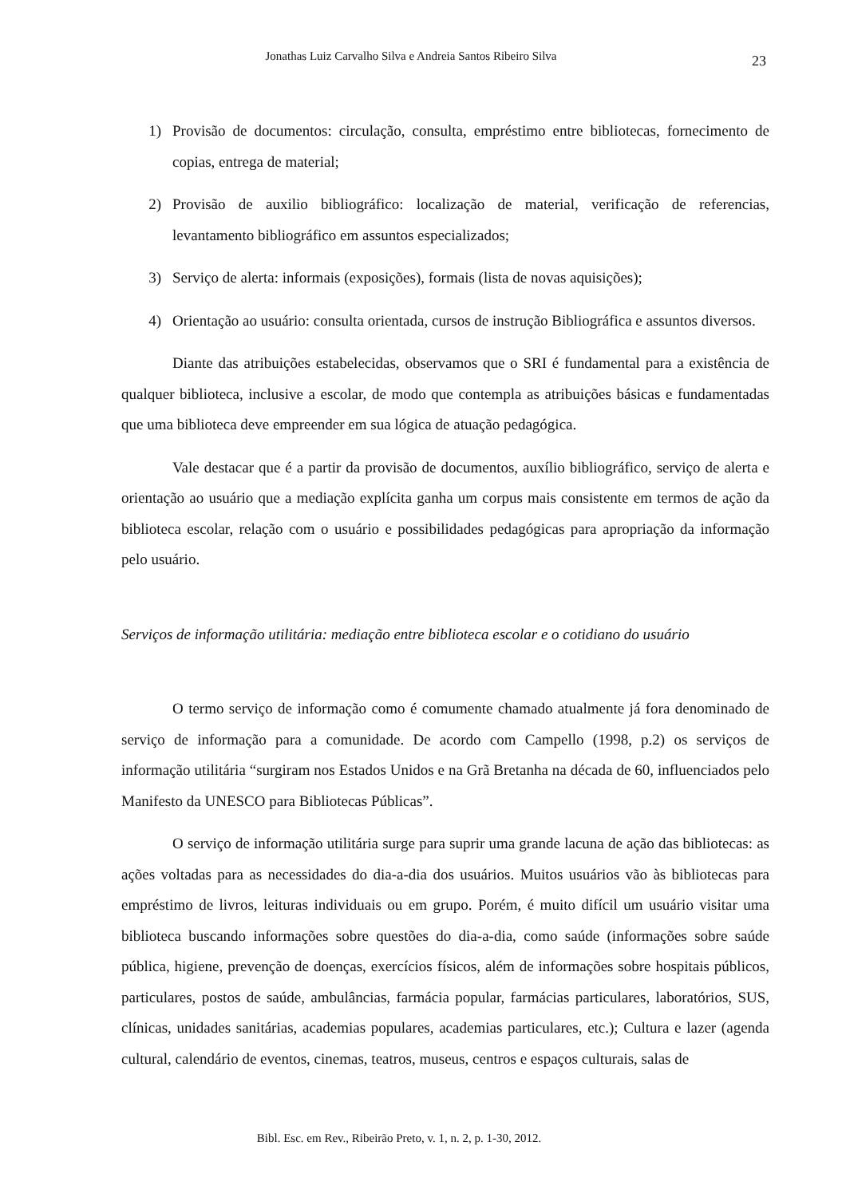Jonathas Luiz Carvalho Silva e Andreia Santos Ribeiro Silva
23
1) Provisão de documentos: circulação, consulta, empréstimo entre bibliotecas, fornecimento de copias, entrega de material;
2) Provisão de auxilio bibliográfico: localização de material, verificação de referencias, levantamento bibliográfico em assuntos especializados;
3) Serviço de alerta: informais (exposições), formais (lista de novas aquisições);
4) Orientação ao usuário: consulta orientada, cursos de instrução Bibliográfica e assuntos diversos.
Diante das atribuições estabelecidas, observamos que o SRI é fundamental para a existência de qualquer biblioteca, inclusive a escolar, de modo que contempla as atribuições básicas e fundamentadas que uma biblioteca deve empreender em sua lógica de atuação pedagógica.
Vale destacar que é a partir da provisão de documentos, auxílio bibliográfico, serviço de alerta e orientação ao usuário que a mediação explícita ganha um corpus mais consistente em termos de ação da biblioteca escolar, relação com o usuário e possibilidades pedagógicas para apropriação da informação pelo usuário.
Serviços de informação utilitária: mediação entre biblioteca escolar e o cotidiano do usuário
O termo serviço de informação como é comumente chamado atualmente já fora denominado de serviço de informação para a comunidade. De acordo com Campello (1998, p.2) os serviços de informação utilitária “surgiram nos Estados Unidos e na Grã Bretanha na década de 60, influenciados pelo Manifesto da UNESCO para Bibliotecas Públicas”.
O serviço de informação utilitária surge para suprir uma grande lacuna de ação das bibliotecas: as ações voltadas para as necessidades do dia-a-dia dos usuários. Muitos usuários vão às bibliotecas para empréstimo de livros, leituras individuais ou em grupo. Porém, é muito difícil um usuário visitar uma biblioteca buscando informações sobre questões do dia-a-dia, como saúde (informações sobre saúde pública, higiene, prevenção de doenças, exercícios físicos, além de informações sobre hospitais públicos, particulares, postos de saúde, ambulâncias, farmácia popular, farmácias particulares, laboratórios, SUS, clínicas, unidades sanitárias, academias populares, academias particulares, etc.); Cultura e lazer (agenda cultural, calendário de eventos, cinemas, teatros, museus, centros e espaços culturais, salas de
Bibl. Esc. em Rev., Ribeirão Preto, v. 1, n. 2, p. 1-30, 2012.